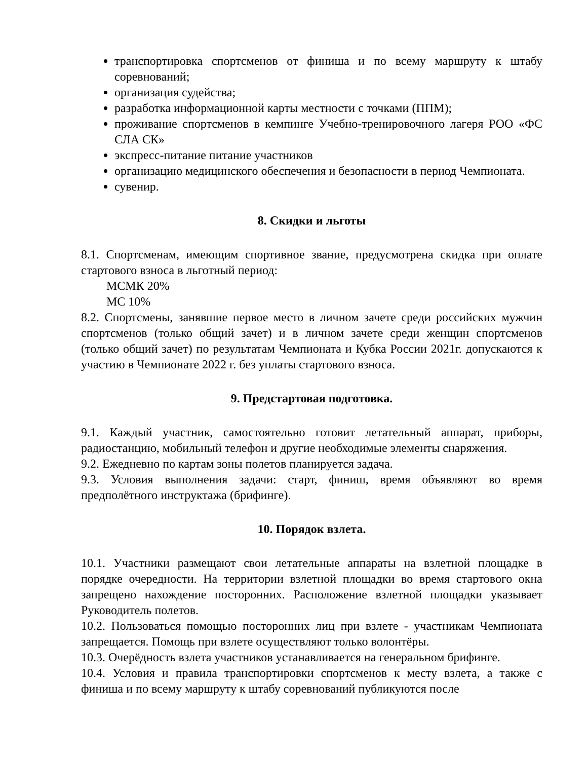транспортировка спортсменов от финиша и по всему маршруту к штабу соревнований;
организация судейства;
разработка информационной карты местности с точками (ППМ);
проживание спортсменов в кемпинге Учебно-тренировочного лагеря РОО «ФС СЛА СК»
экспресс-питание питание участников
организацию медицинского обеспечения и безопасности в период Чемпионата.
сувенир.
8. Скидки и льготы
8.1. Спортсменам, имеющим спортивное звание, предусмотрена скидка при оплате стартового взноса в льготный период:
МСМК 20%
МС 10%
8.2. Спортсмены, занявшие первое место в личном зачете среди российских мужчин спортсменов (только общий зачет) и в личном зачете среди женщин спортсменов (только общий зачет) по результатам Чемпионата и Кубка России 2021г. допускаются к участию в Чемпионате 2022 г. без уплаты стартового взноса.
9. Предстартовая подготовка.
9.1. Каждый участник, самостоятельно готовит летательный аппарат, приборы, радиостанцию, мобильный телефон и другие необходимые элементы снаряжения.
9.2. Ежедневно по картам зоны полетов планируется задача.
9.3. Условия выполнения задачи: старт, финиш, время объявляют во время предполётного инструктажа (брифинге).
10. Порядок взлета.
10.1. Участники размещают свои летательные аппараты на взлетной площадке в порядке очередности. На территории взлетной площадки во время стартового окна запрещено нахождение посторонних. Расположение взлетной площадки указывает Руководитель полетов.
10.2. Пользоваться помощью посторонних лиц при взлете - участникам Чемпионата запрещается. Помощь при взлете осуществляют только волонтёры.
10.3. Очерёдность взлета участников устанавливается на генеральном брифинге.
10.4. Условия и правила транспортировки спортсменов к месту взлета, а также с финиша и по всему маршруту к штабу соревнований публикуются после